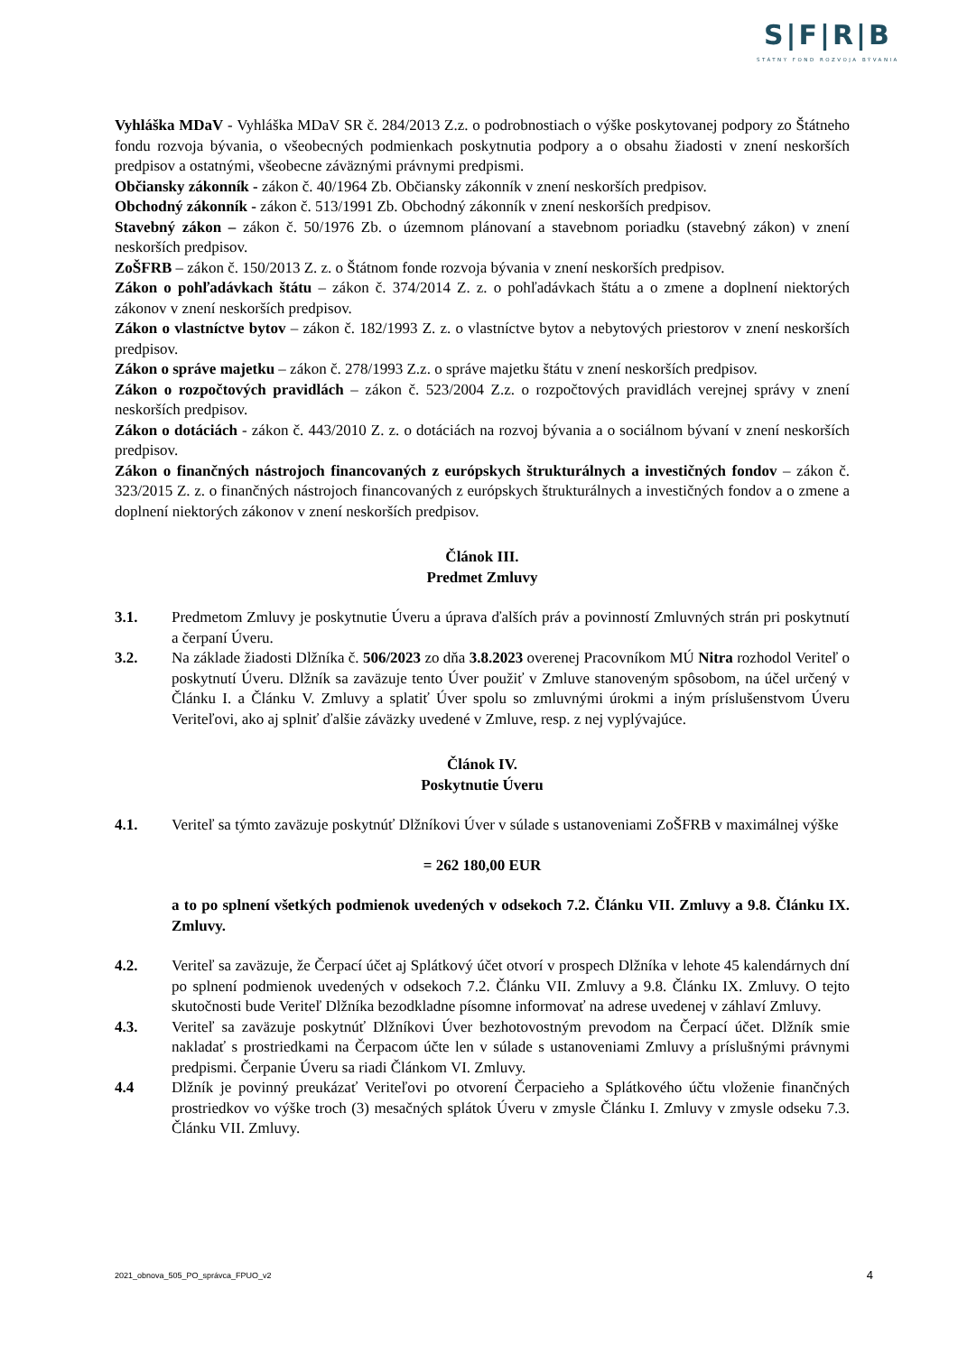S|F|R|B
ŠTÁTNY FOND ROZVOJA BÝVANIA
Vyhláška MDaV - Vyhláška MDaV SR č. 284/2013 Z.z. o podrobnostiach o výške poskytovanej podpory zo Štátneho fondu rozvoja bývania, o všeobecných podmienkach poskytnutia podpory a o obsahu žiadosti v znení neskorších predpisov a ostatnými, všeobecne záväznými právnymi predpismi.
Občiansky zákonník - zákon č. 40/1964 Zb. Občiansky zákonník v znení neskorších predpisov.
Obchodný zákonník - zákon č. 513/1991 Zb. Obchodný zákonník v znení neskorších predpisov.
Stavebný zákon – zákon č. 50/1976 Zb. o územnom plánovaní a stavebnom poriadku (stavebný zákon) v znení neskorších predpisov.
ZoŠFRB – zákon č. 150/2013 Z. z. o Štátnom fonde rozvoja bývania v znení neskorších predpisov.
Zákon o pohľadávkach štátu – zákon č. 374/2014 Z. z. o pohľadávkach štátu a o zmene a doplnení niektorých zákonov v znení neskorších predpisov.
Zákon o vlastníctve bytov – zákon č. 182/1993 Z. z. o vlastníctve bytov a nebytových priestorov v znení neskorších predpisov.
Zákon o správe majetku – zákon č. 278/1993 Z.z. o správe majetku štátu v znení neskorších predpisov.
Zákon o rozpočtových pravidlách – zákon č. 523/2004 Z.z. o rozpočtových pravidlách verejnej správy v znení neskorších predpisov.
Zákon o dotáciách - zákon č. 443/2010 Z. z. o dotáciách na rozvoj bývania a o sociálnom bývaní v znení neskorších predpisov.
Zákon o finančných nástrojoch financovaných z európskych štrukturálnych a investičných fondov – zákon č. 323/2015 Z. z. o finančných nástrojoch financovaných z európskych štrukturálnych a investičných fondov a o zmene a doplnení niektorých zákonov v znení neskorších predpisov.
Článok III.
Predmet Zmluvy
3.1. Predmetom Zmluvy je poskytnutie Úveru a úprava ďalších práv a povinností Zmluvných strán pri poskytnutí a čerpaní Úveru.
3.2. Na základe žiadosti Dlžníka č. 506/2023 zo dňa 3.8.2023 overenej Pracovníkom MÚ Nitra rozhodol Veriteľ o poskytnutí Úveru. Dlžník sa zaväzuje tento Úver použiť v Zmluve stanoveným spôsobom, na účel určený v Článku I. a Článku V. Zmluvy a splatiť Úver spolu so zmluvnými úrokmi a iným príslušenstvom Úveru Veriteľovi, ako aj splniť ďalšie záväzky uvedené v Zmluve, resp. z nej vyplývajúce.
Článok IV.
Poskytnutie Úveru
4.1. Veriteľ sa týmto zaväzuje poskytnúť Dlžníkovi Úver v súlade s ustanoveniami ZoŠFRB v maximálnej výške
= 262 180,00 EUR
a to po splnení všetkých podmienok uvedených v odsekoch 7.2. Článku VII. Zmluvy a 9.8. Článku IX. Zmluvy.
4.2. Veriteľ sa zaväzuje, že Čerpací účet aj Splátkový účet otvorí v prospech Dlžníka v lehote 45 kalendárnych dní po splnení podmienok uvedených v odsekoch 7.2. Článku VII. Zmluvy a 9.8. Článku IX. Zmluvy. O tejto skutočnosti bude Veriteľ Dlžníka bezodkladne písomne informovať na adrese uvedenej v záhlaví Zmluvy.
4.3. Veriteľ sa zaväzuje poskytnúť Dlžníkovi Úver bezhotovostným prevodom na Čerpací účet. Dlžník smie nakladať s prostriedkami na Čerpacom účte len v súlade s ustanoveniami Zmluvy a príslušnými právnymi predpismi. Čerpanie Úveru sa riadi Článkom VI. Zmluvy.
4.4 Dlžník je povinný preukázať Veriteľovi po otvorení Čerpacieho a Splátkového účtu vloženie finančných prostriedkov vo výške troch (3) mesačných splátok Úveru v zmysle Článku I. Zmluvy v zmysle odseku 7.3. Článku VII. Zmluvy.
2021_obnova_505_PO_správca_FPUO_v2 4